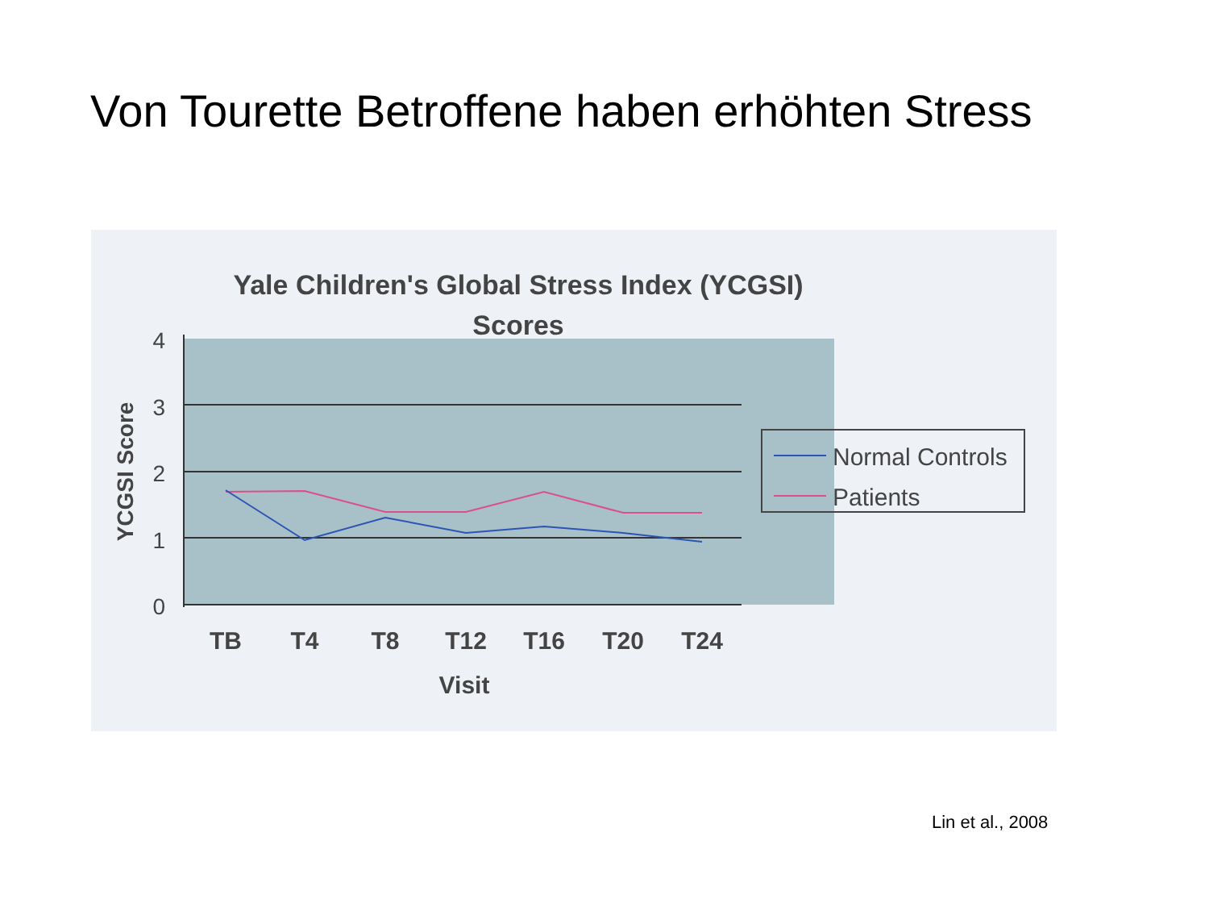Von Tourette Betroffene haben erhöhten Stress
Yale Children's Global Stress Index (YCGSI)
Scores
4
3
2
1
0
YCGSI Score
TB
T4
T8
T12
T16
T20
T24
Visit
Normal Controls
Patients
Lin et al., 2008